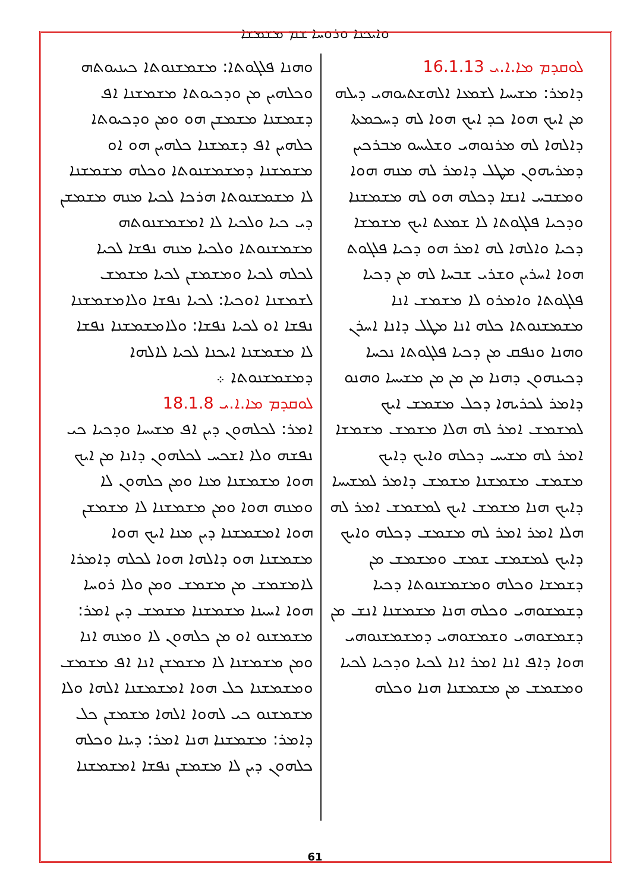ܘܐܝܟܢܐ ܘܪܘܚܐ ܫܡ ܡܫܡܫܐ
ܠܘܩܕܡ ܡܐ.ܐ.ܝ 16.1.13
ܕܐܡܪ: ܡܫܝܚܐ ܠܫܡܥܐ ܐܠܗܫܬܝܘܗܝ ܕܝܠܗ ܡܢ ܐܝܟ ܗܘܐ ܟܕ ܐܝܟ ܗܘܐ ܠܗ ܕܚܟܡܬܐ ܕܐܠܗܐ ܠܗ ܡܪܢܘܗܝ ܘܫܠܝܚܘ ܡܒܪܟܝܢ ܕܡܪܝܗܘܢ ܡܛܠ ܕܐܡܪ ܠܗ ܡܢܗ ܗܘܐ ܘܡܫܒܚ ܐܢܫܐ ܕܟܠܗ ܗܘ ܠܗ ܡܫܡܫܢܐ ܘܕܟܝܐ ܦܠܓܘܬܐ ܠܐ ܫܡܥܬ ܐܝܟ ܡܫܡܫܐ ܕܟܝܐ ܘܐܠܗܐ ܠܗ ܐܡܪ ܗܘ ܕܟܝܐ ܦܠܓܘܬ ܗܘܐ ܐܚܪܝܢ ܘܫܪܝ ܫܒܚܐ ܠܗ ܡܢ ܕܟܝܐ ܦܠܓܘܬܐ ܘܐܡܪܘ ܠܐ ܡܫܡܫ ܐܢܐ ܡܫܡܫܢܘܬܐ ܟܠܗ ܐܢܐ ܡܛܠ ܕܐܢܐ ܐܚܪܢ ܘܗܢܐ ܘܢܦܩ ܡܢ ܕܟܝܐ ܦܠܓܘܬܐ ܢܟܚܐ ܕܟܝܢܗܘܢ ܕܗܢܐ ܡܢ ܡܢ ܡܢ ܡܫܝܚܐ ܘܗܢܘ ܕܐܡܪ ܠܟܪܝܗܐ ܕܟܠ ܡܫܡܫ ܐܝܟ ܠܡܫܡܫ ܐܡܪ ܠܗ ܗܠܐ ܡܫܡܫ ܡܫܡܫܐ ܐܡܪ ܠܗ ܡܫܝܚ ܕܟܠܗ ܘܐܝܟ ܕܐܝܟ ܡܫܡܫ ܡܫܡܫܢܐ ܡܫܡܫ ܕܐܡܪ ܠܡܫܝܚܐ ܕܐܝܟ ܗܢܐ ܡܫܡܫ ܐܝܟ ܠܡܫܡܫ ܐܡܪ ܠܗ ܗܠܐ ܐܡܪ ܐܡܪ ܠܗ ܡܫܡܫ ܕܟܠܗ ܘܐܝܟ ܕܐܝܟ ܠܡܫܡܫ ܫܡܫ ܘܡܫܡܫ ܡܢ ܕܫܡܫܐ ܘܟܠܗ ܘܡܫܡܫܢܘܬܐ ܕܟܝܐ ܕܫܡܫܘܗܝ ܘܟܠܗ ܗܢܐ ܡܫܡܫܢܐ ܐܢܫ ܡܢ ܕܫܡܫܘܗܝ ܘܫܡܫܘܗܝ ܕܡܫܡܫܢܘܗܝ ܗܘܐ ܕܐܦ ܐܢܐ ܐܡܪ ܐܢܐ ܠܟܝܐ ܘܕܟܝܐ ܠܟܝܐ ܘܡܫܡܫ ܡܢ ܡܫܡܫܢܐ ܗܢܐ ܘܟܠܗ
ܘܗܢܐ ܦܠܓܘܬܐ: ܡܫܡܫܢܘܬܐ ܟܝܢܝܘܬܗ ܘܟܠܗܝܢ ܡܢ ܘܕܟܝܘܬܐ ܡܫܡܫܢܐ ܐܦ ܕܫܡܫܢܐ ܡܫܡܫܢ ܗܘ ܘܡܢ ܘܕܟܝܘܬܐ ܟܠܗܝܢ ܐܦ ܕܫܡܫܢܐ ܟܠܗܝܢ ܗܘ ܐܘ ܡܫܡܫܢܐ ܕܡܫܡܫܢܘܬܐ ܘܟܠܗ ܡܫܡܫܢܐ ܠܐ ܡܫܡܫܢܘܬܐ ܗܪܟܐ ܠܟܝܐ ܡܢܗ ܡܫܡܫܢ ܕܝ ܟܝܐ ܘܠܟܝܐ ܠܐ ܐܡܫܡܫܢܘܬܗ ܡܫܡܫܢܘܬܐ ܘܠܟܝܐ ܡܢܗ ܢܦܫܐ ܠܟܝܐ ܠܟܠܗ ܠܟܝܐ ܘܡܫܡܫܢ ܠܟܝܐ ܡܫܡܫ ܠܫܡܫܢܐ ܐܘܟܝܐ: ܠܟܝܐ ܢܦܫܐ ܘܠܐܡܫܡܫܢܐ ܢܦܫܐ ܐܘ ܠܟܝܐ ܢܦܫܐ: ܘܠܐܡܫܡܫܢܐ ܢܦܫܐ ܠܐ ܡܫܡܫܢܐ ܐܝܟܢܐ ܠܟܝܐ ܠܐܠܗܐ ܕܡܫܡܫܢܘܬܐ ܀
ܠܘܩܕܡ ܡܐ.ܐ.ܝ 18.1.8
ܐܡܪ: ܠܟܠܗܘܢ ܕܝܢ ܐܦ ܡܫܝܚܐ ܘܕܟܝܐ ܟܝ ܢܦܫܗ ܘܠܐ ܐܫܟܚ ܠܟܠܗܘܢ ܕܐܢܐ ܡܢ ܐܝܟ ܗܘܐ ܡܫܡܫܢܐ ܡܢܐ ܘܡܢ ܟܠܗܘܢ ܠܐ ܘܡܢܗ ܗܘܐ ܘܡܢ ܡܫܡܫܢܐ ܠܐ ܡܫܡܫܢ ܗܘܐ ܐܡܫܡܫܢܐ ܕܝܢ ܡܢܐ ܐܝܟ ܗܘܐ ܡܫܡܫܢܐ ܗܘ ܕܐܠܗܐ ܗܘܐ ܠܟܠܗ ܕܐܡܪܐ ܠܐܡܫܡܫ ܡܢ ܡܫܡܫ ܘܡܢ ܘܠܐ ܪܘܚܐ ܗܘܐ ܐܚܝܢܐ ܡܫܡܫܢܐ ܡܫܡܫ ܕܝܢ ܐܡܪ: ܡܫܡܫܢܘ ܐܘ ܡܢ ܟܠܗܘܢ ܠܐ ܘܡܢܗ ܐܢܐ ܘܡܢ ܡܫܡܫܢܐ ܠܐ ܡܫܡܫܢ ܐܢܐ ܐܦ ܡܫܡܫ ܘܡܫܡܫܢܐ ܟܠ ܗܘܐ ܐܡܫܡܫܢܐ ܐܠܗܐ ܘܠܐ ܡܫܡܫܢܘ ܟܝ ܠܗܘܐ ܐܠܗܐ ܡܫܡܫܢ ܟܠ ܕܐܡܪ: ܡܫܡܫܢܐ ܗܢܐ ܐܡܪ: ܕܝܢܐ ܘܟܠܗ ܟܠܗܘܢ ܕܝܢ ܠܐ ܡܫܡܫܢ ܢܦܫܐ ܐܡܫܡܫܢܐ
61